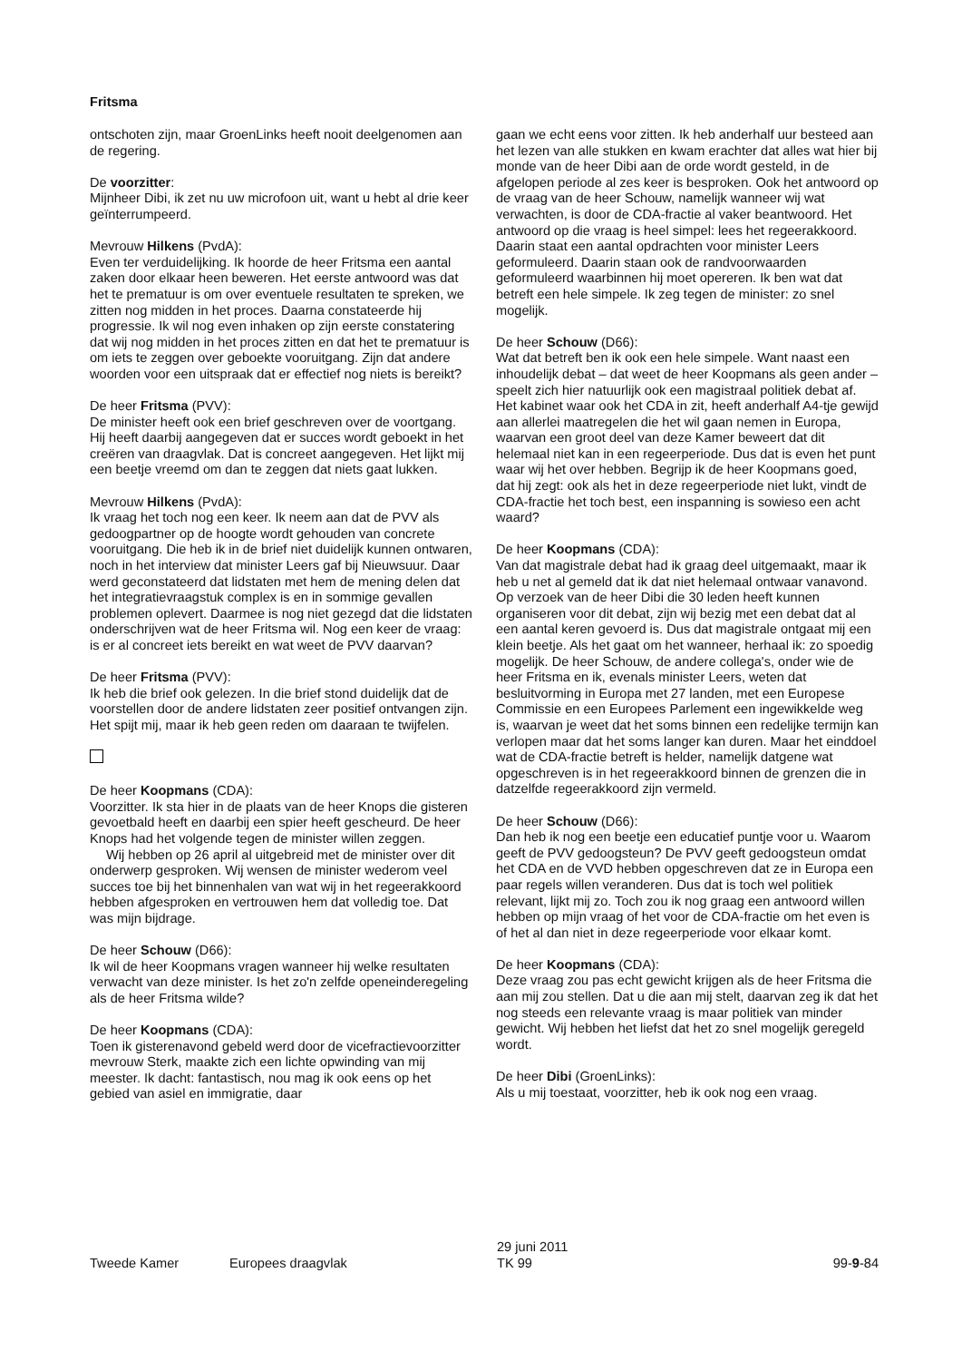Fritsma
ontschoten zijn, maar GroenLinks heeft nooit deelgenomen aan de regering.
De voorzitter:
Mijnheer Dibi, ik zet nu uw microfoon uit, want u hebt al drie keer geïnterrumpeerd.
Mevrouw Hilkens (PvdA):
Even ter verduidelijking. Ik hoorde de heer Fritsma een aantal zaken door elkaar heen beweren. Het eerste antwoord was dat het te prematuur is om over eventuele resultaten te spreken, we zitten nog midden in het proces. Daarna constateerde hij progressie. Ik wil nog even inhaken op zijn eerste constatering dat wij nog midden in het proces zitten en dat het te prematuur is om iets te zeggen over geboekte vooruitgang. Zijn dat andere woorden voor een uitspraak dat er effectief nog niets is bereikt?
De heer Fritsma (PVV):
De minister heeft ook een brief geschreven over de voortgang. Hij heeft daarbij aangegeven dat er succes wordt geboekt in het creëren van draagvlak. Dat is concreet aangegeven. Het lijkt mij een beetje vreemd om dan te zeggen dat niets gaat lukken.
Mevrouw Hilkens (PvdA):
Ik vraag het toch nog een keer. Ik neem aan dat de PVV als gedoogpartner op de hoogte wordt gehouden van concrete vooruitgang. Die heb ik in de brief niet duidelijk kunnen ontwaren, noch in het interview dat minister Leers gaf bij Nieuwsuur. Daar werd geconstateerd dat lidstaten met hem de mening delen dat het integratievraagstuk complex is en in sommige gevallen problemen oplevert. Daarmee is nog niet gezegd dat die lidstaten onderschrijven wat de heer Fritsma wil. Nog een keer de vraag: is er al concreet iets bereikt en wat weet de PVV daarvan?
De heer Fritsma (PVV):
Ik heb die brief ook gelezen. In die brief stond duidelijk dat de voorstellen door de andere lidstaten zeer positief ontvangen zijn. Het spijt mij, maar ik heb geen reden om daaraan te twijfelen.
De heer Koopmans (CDA):
Voorzitter. Ik sta hier in de plaats van de heer Knops die gisteren gevoetbald heeft en daarbij een spier heeft gescheurd. De heer Knops had het volgende tegen de minister willen zeggen.
Wij hebben op 26 april al uitgebreid met de minister over dit onderwerp gesproken. Wij wensen de minister wederom veel succes toe bij het binnenhalen van wat wij in het regeerakkoord hebben afgesproken en vertrouwen hem dat volledig toe. Dat was mijn bijdrage.
De heer Schouw (D66):
Ik wil de heer Koopmans vragen wanneer hij welke resultaten verwacht van deze minister. Is het zo'n zelfde openeinderegeling als de heer Fritsma wilde?
De heer Koopmans (CDA):
Toen ik gisterenavond gebeld werd door de vicefractievoorzitter mevrouw Sterk, maakte zich een lichte opwinding van mij meester. Ik dacht: fantastisch, nou mag ik ook eens op het gebied van asiel en immigratie, daar
gaan we echt eens voor zitten. Ik heb anderhalf uur besteed aan het lezen van alle stukken en kwam erachter dat alles wat hier bij monde van de heer Dibi aan de orde wordt gesteld, in de afgelopen periode al zes keer is besproken. Ook het antwoord op de vraag van de heer Schouw, namelijk wanneer wij wat verwachten, is door de CDA-fractie al vaker beantwoord. Het antwoord op die vraag is heel simpel: lees het regeerakkoord. Daarin staat een aantal opdrachten voor minister Leers geformuleerd. Daarin staan ook de randvoorwaarden geformuleerd waarbinnen hij moet opereren. Ik ben wat dat betreft een hele simpele. Ik zeg tegen de minister: zo snel mogelijk.
De heer Schouw (D66):
Wat dat betreft ben ik ook een hele simpele. Want naast een inhoudelijk debat – dat weet de heer Koopmans als geen ander – speelt zich hier natuurlijk ook een magistraal politiek debat af. Het kabinet waar ook het CDA in zit, heeft anderhalf A4-tje gewijd aan allerlei maatregelen die het wil gaan nemen in Europa, waarvan een groot deel van deze Kamer beweert dat dit helemaal niet kan in een regeerperiode. Dus dat is even het punt waar wij het over hebben. Begrijp ik de heer Koopmans goed, dat hij zegt: ook als het in deze regeerperiode niet lukt, vindt de CDA-fractie het toch best, een inspanning is sowieso een acht waard?
De heer Koopmans (CDA):
Van dat magistrale debat had ik graag deel uitgemaakt, maar ik heb u net al gemeld dat ik dat niet helemaal ontwaar vanavond. Op verzoek van de heer Dibi die 30 leden heeft kunnen organiseren voor dit debat, zijn wij bezig met een debat dat al een aantal keren gevoerd is. Dus dat magistrale ontgaat mij een klein beetje. Als het gaat om het wanneer, herhaal ik: zo spoedig mogelijk. De heer Schouw, de andere collega's, onder wie de heer Fritsma en ik, evenals minister Leers, weten dat besluitvorming in Europa met 27 landen, met een Europese Commissie en een Europees Parlement een ingewikkelde weg is, waarvan je weet dat het soms binnen een redelijke termijn kan verlopen maar dat het soms langer kan duren. Maar het einddoel wat de CDA-fractie betreft is helder, namelijk datgene wat opgeschreven is in het regeerakkoord binnen de grenzen die in datzelfde regeerakkoord zijn vermeld.
De heer Schouw (D66):
Dan heb ik nog een beetje een educatief puntje voor u. Waarom geeft de PVV gedoogsteun? De PVV geeft gedoogsteun omdat het CDA en de VVD hebben opgeschreven dat ze in Europa een paar regels willen veranderen. Dus dat is toch wel politiek relevant, lijkt mij zo. Toch zou ik nog graag een antwoord willen hebben op mijn vraag of het voor de CDA-fractie om het even is of het al dan niet in deze regeerperiode voor elkaar komt.
De heer Koopmans (CDA):
Deze vraag zou pas echt gewicht krijgen als de heer Fritsma die aan mij zou stellen. Dat u die aan mij stelt, daarvan zeg ik dat het nog steeds een relevante vraag is maar politiek van minder gewicht. Wij hebben het liefst dat het zo snel mogelijk geregeld wordt.
De heer Dibi (GroenLinks):
Als u mij toestaat, voorzitter, heb ik ook nog een vraag.
Tweede Kamer
Europees draagvlak
29 juni 2011
TK 99
99-9-84